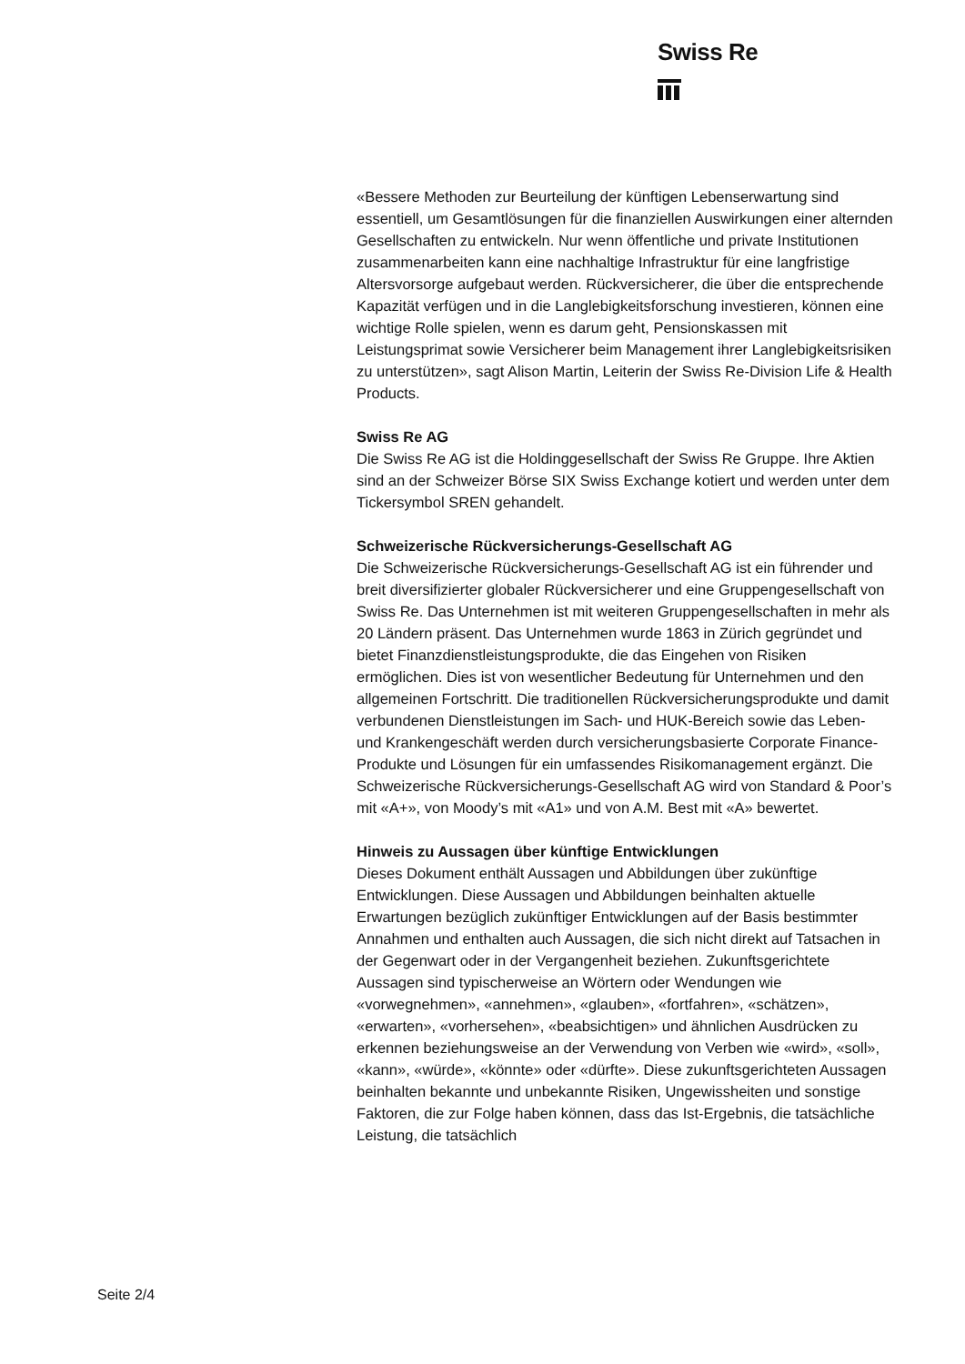Swiss Re
«Bessere Methoden zur Beurteilung der künftigen Lebenserwartung sind essentiell, um Gesamtlösungen für die finanziellen Auswirkungen einer alternden Gesellschaften zu entwickeln. Nur wenn öffentliche und private Institutionen zusammenarbeiten kann eine nachhaltige Infrastruktur für eine langfristige Altersvorsorge aufgebaut werden. Rückversicherer, die über die entsprechende Kapazität verfügen und in die Langlebigkeitsforschung investieren, können eine wichtige Rolle spielen, wenn es darum geht, Pensionskassen mit Leistungsprimat sowie Versicherer beim Management ihrer Langlebigkeitsrisiken zu unterstützen», sagt Alison Martin, Leiterin der Swiss Re-Division Life & Health Products.
Swiss Re AG
Die Swiss Re AG ist die Holdinggesellschaft der Swiss Re Gruppe. Ihre Aktien sind an der Schweizer Börse SIX Swiss Exchange kotiert und werden unter dem Tickersymbol SREN gehandelt.
Schweizerische Rückversicherungs-Gesellschaft AG
Die Schweizerische Rückversicherungs-Gesellschaft AG ist ein führender und breit diversifizierter globaler Rückversicherer und eine Gruppengesellschaft von Swiss Re. Das Unternehmen ist mit weiteren Gruppengesellschaften in mehr als 20 Ländern präsent. Das Unternehmen wurde 1863 in Zürich gegründet und bietet Finanzdienstleistungsprodukte, die das Eingehen von Risiken ermöglichen. Dies ist von wesentlicher Bedeutung für Unternehmen und den allgemeinen Fortschritt. Die traditionellen Rückversicherungsprodukte und damit verbundenen Dienstleistungen im Sach- und HUK-Bereich sowie das Leben- und Krankengeschäft werden durch versicherungsbasierte Corporate Finance-Produkte und Lösungen für ein umfassendes Risikomanagement ergänzt. Die Schweizerische Rückversicherungs-Gesellschaft AG wird von Standard & Poor’s mit «A+», von Moody’s mit «A1» und von A.M. Best mit «A» bewertet.
Hinweis zu Aussagen über künftige Entwicklungen
Dieses Dokument enthält Aussagen und Abbildungen über zukünftige Entwicklungen. Diese Aussagen und Abbildungen beinhalten aktuelle Erwartungen bezüglich zukünftiger Entwicklungen auf der Basis bestimmter Annahmen und enthalten auch Aussagen, die sich nicht direkt auf Tatsachen in der Gegenwart oder in der Vergangenheit beziehen. Zukunftsgerichtete Aussagen sind typischerweise an Wörtern oder Wendungen wie «vorwegnehmen», «annehmen», «glauben», «fortfahren», «schätzen», «erwarten», «vorhersehen», «beabsichtigen» und ähnlichen Ausdrücken zu erkennen beziehungsweise an der Verwendung von Verben wie «wird», «soll», «kann», «würde», «könnte» oder «dürfte». Diese zukunftsgerichteten Aussagen beinhalten bekannte und unbekannte Risiken, Ungewissheiten und sonstige Faktoren, die zur Folge haben können, dass das Ist-Ergebnis, die tatsächliche Leistung, die tatsächlich
Seite 2/4